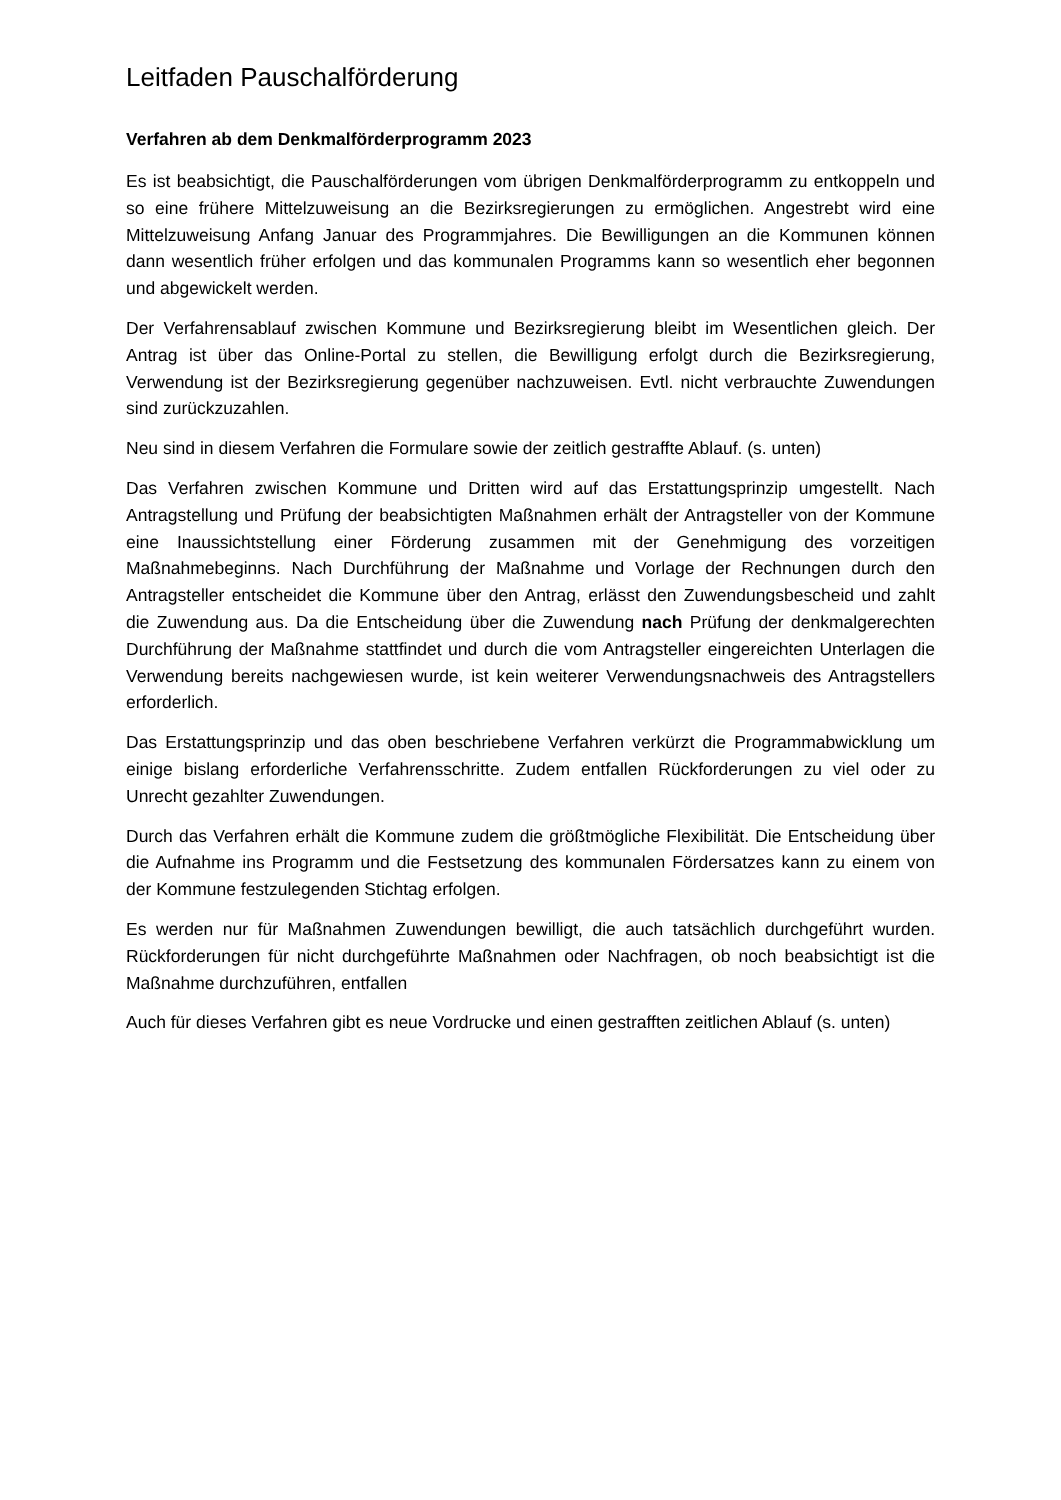Leitfaden Pauschalförderung
Verfahren ab dem Denkmalförderprogramm 2023
Es ist beabsichtigt, die Pauschalförderungen vom übrigen Denkmalförderprogramm zu entkoppeln und so eine frühere Mittelzuweisung an die Bezirksregierungen zu ermöglichen. Angestrebt wird eine Mittelzuweisung Anfang Januar des Programmjahres. Die Bewilligungen an die Kommunen können dann wesentlich früher erfolgen und das kommunalen Programms kann so wesentlich eher begonnen und abgewickelt werden.
Der Verfahrensablauf zwischen Kommune und Bezirksregierung bleibt im Wesentlichen gleich. Der Antrag ist über das Online-Portal zu stellen, die Bewilligung erfolgt durch die Bezirksregierung, Verwendung ist der Bezirksregierung gegenüber nachzuweisen. Evtl. nicht verbrauchte Zuwendungen sind zurückzuzahlen.
Neu sind in diesem Verfahren die Formulare sowie der zeitlich gestraffte Ablauf. (s. unten)
Das Verfahren zwischen Kommune und Dritten wird auf das Erstattungsprinzip umgestellt. Nach Antragstellung und Prüfung der beabsichtigten Maßnahmen erhält der Antragsteller von der Kommune eine Inaussichtstellung einer Förderung zusammen mit der Genehmigung des vorzeitigen Maßnahmebeginns. Nach Durchführung der Maßnahme und Vorlage der Rechnungen durch den Antragsteller entscheidet die Kommune über den Antrag, erlässt den Zuwendungsbescheid und zahlt die Zuwendung aus. Da die Entscheidung über die Zuwendung nach Prüfung der denkmalgerechten Durchführung der Maßnahme stattfindet und durch die vom Antragsteller eingereichten Unterlagen die Verwendung bereits nachgewiesen wurde, ist kein weiterer Verwendungsnachweis des Antragstellers erforderlich.
Das Erstattungsprinzip und das oben beschriebene Verfahren verkürzt die Programmabwicklung um einige bislang erforderliche Verfahrensschritte. Zudem entfallen Rückforderungen zu viel oder zu Unrecht gezahlter Zuwendungen.
Durch das Verfahren erhält die Kommune zudem die größtmögliche Flexibilität. Die Entscheidung über die Aufnahme ins Programm und die Festsetzung des kommunalen Fördersatzes kann zu einem von der Kommune festzulegenden Stichtag erfolgen.
Es werden nur für Maßnahmen Zuwendungen bewilligt, die auch tatsächlich durchgeführt wurden. Rückforderungen für nicht durchgeführte Maßnahmen oder Nachfragen, ob noch beabsichtigt ist die Maßnahme durchzuführen, entfallen
Auch für dieses Verfahren gibt es neue Vordrucke und einen gestrafften zeitlichen Ablauf (s. unten)